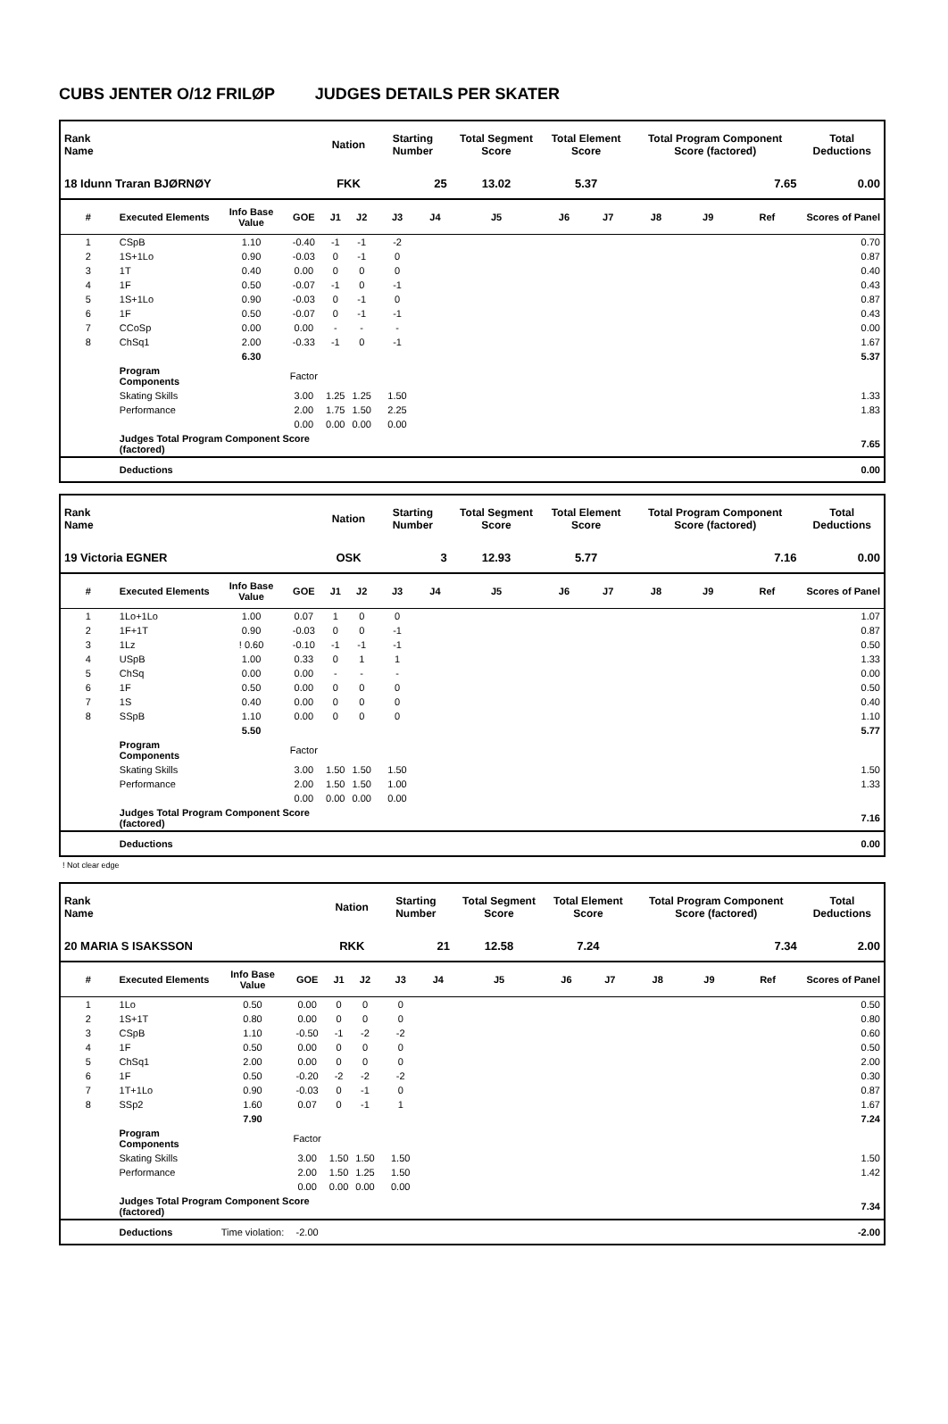CUBS JENTER O/12 FRILØP JUDGES DETAILS PER SKATER
| Rank Name | | | | Nation | | Starting Number | | Total Segment Score | Total Element Score | | Total Program Component Score (factored) | | | Total Deductions |
| --- | --- | --- | --- | --- | --- | --- | --- | --- | --- | --- | --- | --- | --- | --- |
| 18 Idunn Traran BJØRNØY | | | | FKK | | 25 | | 13.02 | 5.37 | | 7.65 | | | 0.00 |
| # | Executed Elements | Info Base Value | GOE | J1 | J2 | J3 | J4 | J5 | J6 | J7 | J8 | J9 | Ref | Scores of Panel |
| 1 | CSpB | 1.10 | -0.40 | -1 | -1 | -2 | | | | | | | | 0.70 |
| 2 | 1S+1Lo | 0.90 | -0.03 | 0 | -1 | 0 | | | | | | | | 0.87 |
| 3 | 1T | 0.40 | 0.00 | 0 | 0 | 0 | | | | | | | | 0.40 |
| 4 | 1F | 0.50 | -0.07 | -1 | 0 | -1 | | | | | | | | 0.43 |
| 5 | 1S+1Lo | 0.90 | -0.03 | 0 | -1 | 0 | | | | | | | | 0.87 |
| 6 | 1F | 0.50 | -0.07 | 0 | -1 | -1 | | | | | | | | 0.43 |
| 7 | CCoSp | 0.00 | 0.00 | - | - | - | | | | | | | | 0.00 |
| 8 | ChSq1 | 2.00 | -0.33 | -1 | 0 | -1 | | | | | | | | 1.67 |
| | | 6.30 | | | | | | | | | | | | 5.37 |
| | Program Components | | Factor | | | | | | | | | | | |
| | Skating Skills | | 3.00 | 1.25 | 1.25 | 1.50 | | | | | | | | 1.33 |
| | Performance | | 2.00 | 1.75 | 1.50 | 2.25 | | | | | | | | 1.83 |
| | | | 0.00 | 0.00 | 0.00 | 0.00 | | | | | | | | |
| | Judges Total Program Component Score (factored) | | | | | | | | | | | | | 7.65 |
| | Deductions | | | | | | | | | | | | | 0.00 |
| Rank Name | | | | Nation | | Starting Number | | Total Segment Score | Total Element Score | | Total Program Component Score (factored) | | | Total Deductions |
| --- | --- | --- | --- | --- | --- | --- | --- | --- | --- | --- | --- | --- | --- | --- |
| 19 Victoria EGNER | | | | OSK | | 3 | | 12.93 | 5.77 | | 7.16 | | | 0.00 |
| # | Executed Elements | Info Base Value | GOE | J1 | J2 | J3 | J4 | J5 | J6 | J7 | J8 | J9 | Ref | Scores of Panel |
| 1 | 1Lo+1Lo | 1.00 | 0.07 | 1 | 0 | 0 | | | | | | | | 1.07 |
| 2 | 1F+1T | 0.90 | -0.03 | 0 | 0 | -1 | | | | | | | | 0.87 |
| 3 | 1Lz | ! 0.60 | -0.10 | -1 | -1 | -1 | | | | | | | | 0.50 |
| 4 | USpB | 1.00 | 0.33 | 0 | 1 | 1 | | | | | | | | 1.33 |
| 5 | ChSq | 0.00 | 0.00 | - | - | - | | | | | | | | 0.00 |
| 6 | 1F | 0.50 | 0.00 | 0 | 0 | 0 | | | | | | | | 0.50 |
| 7 | 1S | 0.40 | 0.00 | 0 | 0 | 0 | | | | | | | | 0.40 |
| 8 | SSpB | 1.10 | 0.00 | 0 | 0 | 0 | | | | | | | | 1.10 |
| | | 5.50 | | | | | | | | | | | | 5.77 |
| | Program Components | | Factor | | | | | | | | | | | |
| | Skating Skills | | 3.00 | 1.50 | 1.50 | 1.50 | | | | | | | | 1.50 |
| | Performance | | 2.00 | 1.50 | 1.50 | 1.00 | | | | | | | | 1.33 |
| | | | 0.00 | 0.00 | 0.00 | 0.00 | | | | | | | | |
| | Judges Total Program Component Score (factored) | | | | | | | | | | | | | 7.16 |
| | Deductions | | | | | | | | | | | | | 0.00 |
! Not clear edge
| Rank Name | | | | Nation | | Starting Number | | Total Segment Score | Total Element Score | | Total Program Component Score (factored) | | | Total Deductions |
| --- | --- | --- | --- | --- | --- | --- | --- | --- | --- | --- | --- | --- | --- | --- |
| 20 MARIA S ISAKSSON | | | | RKK | | 21 | | 12.58 | 7.24 | | 7.34 | | | 2.00 |
| # | Executed Elements | Info Base Value | GOE | J1 | J2 | J3 | J4 | J5 | J6 | J7 | J8 | J9 | Ref | Scores of Panel |
| 1 | 1Lo | 0.50 | 0.00 | 0 | 0 | 0 | | | | | | | | 0.50 |
| 2 | 1S+1T | 0.80 | 0.00 | 0 | 0 | 0 | | | | | | | | 0.80 |
| 3 | CSpB | 1.10 | -0.50 | -1 | -2 | -2 | | | | | | | | 0.60 |
| 4 | 1F | 0.50 | 0.00 | 0 | 0 | 0 | | | | | | | | 0.50 |
| 5 | ChSq1 | 2.00 | 0.00 | 0 | 0 | 0 | | | | | | | | 2.00 |
| 6 | 1F | 0.50 | -0.20 | -2 | -2 | -2 | | | | | | | | 0.30 |
| 7 | 1T+1Lo | 0.90 | -0.03 | 0 | -1 | 0 | | | | | | | | 0.87 |
| 8 | SSp2 | 1.60 | 0.07 | 0 | -1 | 1 | | | | | | | | 1.67 |
| | | 7.90 | | | | | | | | | | | | 7.24 |
| | Program Components | | Factor | | | | | | | | | | | |
| | Skating Skills | | 3.00 | 1.50 | 1.50 | 1.50 | | | | | | | | 1.50 |
| | Performance | | 2.00 | 1.50 | 1.25 | 1.50 | | | | | | | | 1.42 |
| | | | 0.00 | 0.00 | 0.00 | 0.00 | | | | | | | | |
| | Judges Total Program Component Score (factored) | | | | | | | | | | | | | 7.34 |
| | Deductions | Time violation: | -2.00 | | | | | | | | | | | -2.00 |